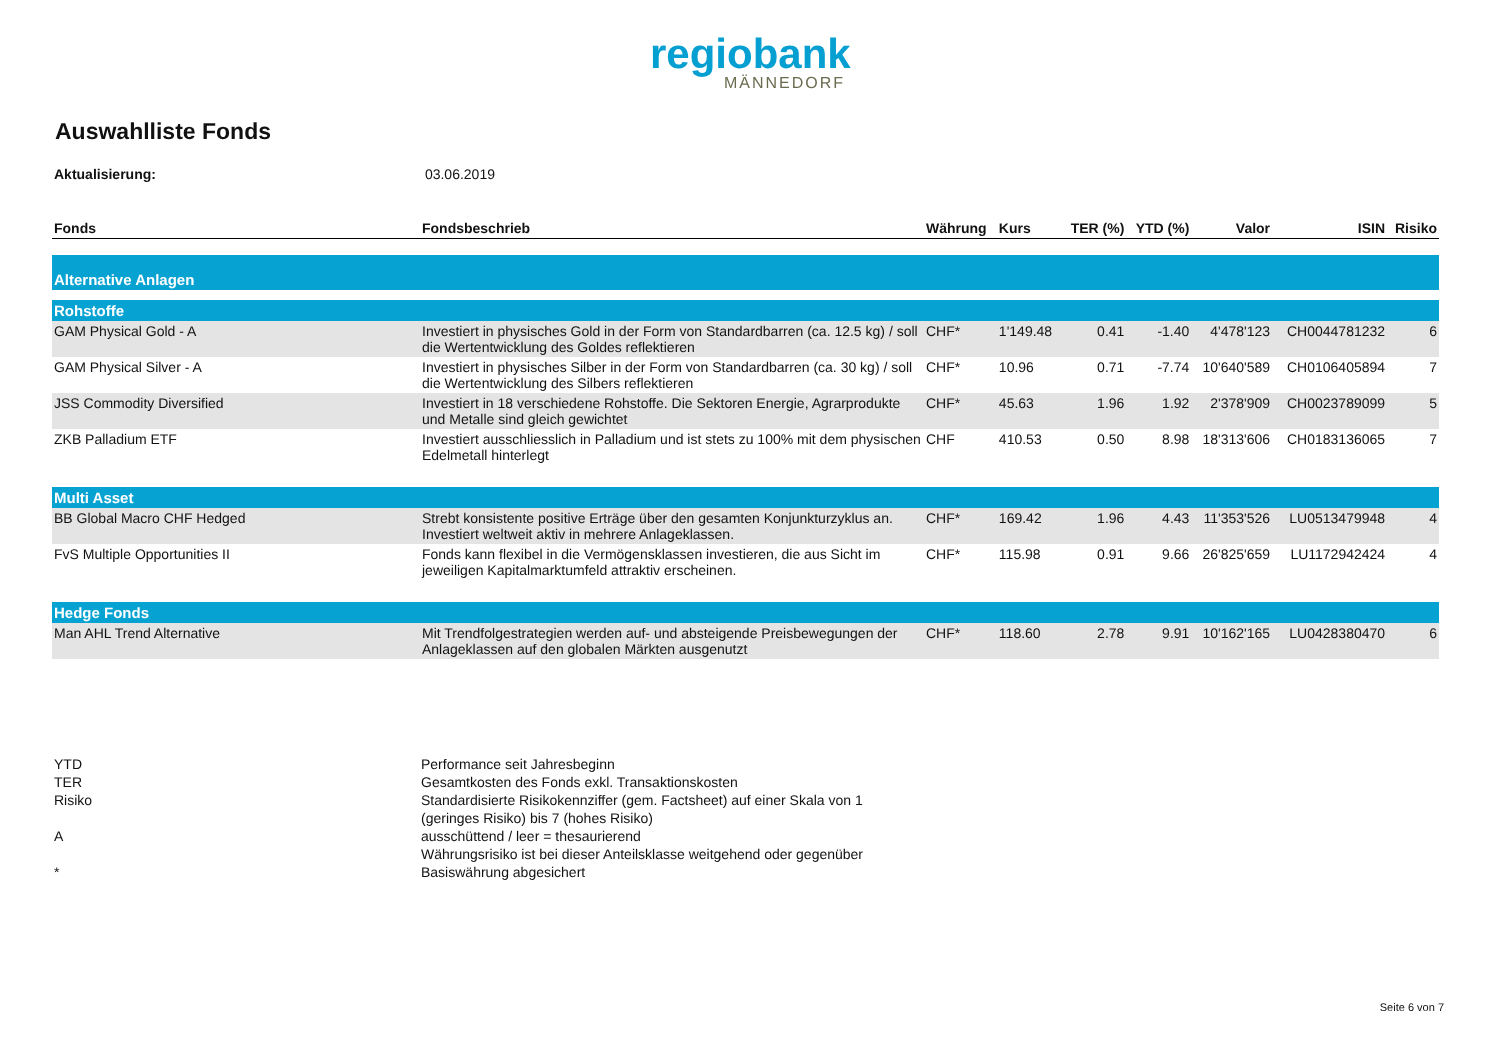regiobank
MÄNNEDORF
Auswahlliste Fonds
Aktualisierung: 03.06.2019
| Fonds | Fondsbeschrieb | Währung | Kurs | TER (%) | YTD (%) | Valor | ISIN | Risiko |
| --- | --- | --- | --- | --- | --- | --- | --- | --- |
| Alternative Anlagen | | | | | | | | |
| Rohstoffe | | | | | | | | |
| GAM Physical Gold - A | Investiert in physisches Gold in der Form von Standardbarren (ca. 12.5 kg) / soll die Wertentwicklung des Goldes reflektieren | CHF* | 1'149.48 | 0.41 | -1.40 | 4'478'123 | CH0044781232 | 6 |
| GAM Physical Silver - A | Investiert in physisches Silber in der Form von Standardbarren (ca. 30 kg) / soll die Wertentwicklung des Silbers reflektieren | CHF* | 10.96 | 0.71 | -7.74 | 10'640'589 | CH0106405894 | 7 |
| JSS Commodity Diversified | Investiert in 18 verschiedene Rohstoffe. Die Sektoren Energie, Agrarprodukte und Metalle sind gleich gewichtet | CHF* | 45.63 | 1.96 | 1.92 | 2'378'909 | CH0023789099 | 5 |
| ZKB Palladium ETF | Investiert ausschliesslich in Palladium und ist stets zu 100% mit dem physischen Edelmetall hinterlegt | CHF | 410.53 | 0.50 | 8.98 | 18'313'606 | CH0183136065 | 7 |
| Multi Asset | | | | | | | | |
| BB Global Macro CHF Hedged | Strebt konsistente positive Erträge über den gesamten Konjunkturzyklus an. Investiert weltweit aktiv in mehrere Anlageklassen. | CHF* | 169.42 | 1.96 | 4.43 | 11'353'526 | LU0513479948 | 4 |
| FvS Multiple Opportunities II | Fonds kann flexibel in die Vermögensklassen investieren, die aus Sicht im jeweiligen Kapitalmarktumfeld attraktiv erscheinen. | CHF* | 115.98 | 0.91 | 9.66 | 26'825'659 | LU1172942424 | 4 |
| Hedge Fonds | | | | | | | | |
| Man AHL Trend Alternative | Mit Trendfolgestrategien werden auf- und absteigende Preisbewegungen der Anlageklassen auf den globalen Märkten ausgenutzt | CHF* | 118.60 | 2.78 | 9.91 | 10'162'165 | LU0428380470 | 6 |
YTD Performance seit Jahresbeginn
TER Gesamtkosten des Fonds exkl. Transaktionskosten
Risiko Standardisierte Risikokennziffer (gem. Factsheet) auf einer Skala von 1 (geringes Risiko) bis 7 (hohes Risiko)
Aausschüttend / leer = thesaurierend
*
Währungsrisiko ist bei dieser Anteilsklasse weitgehend oder gegenüber Basiswährung abgesichert
Seite 6 von 7